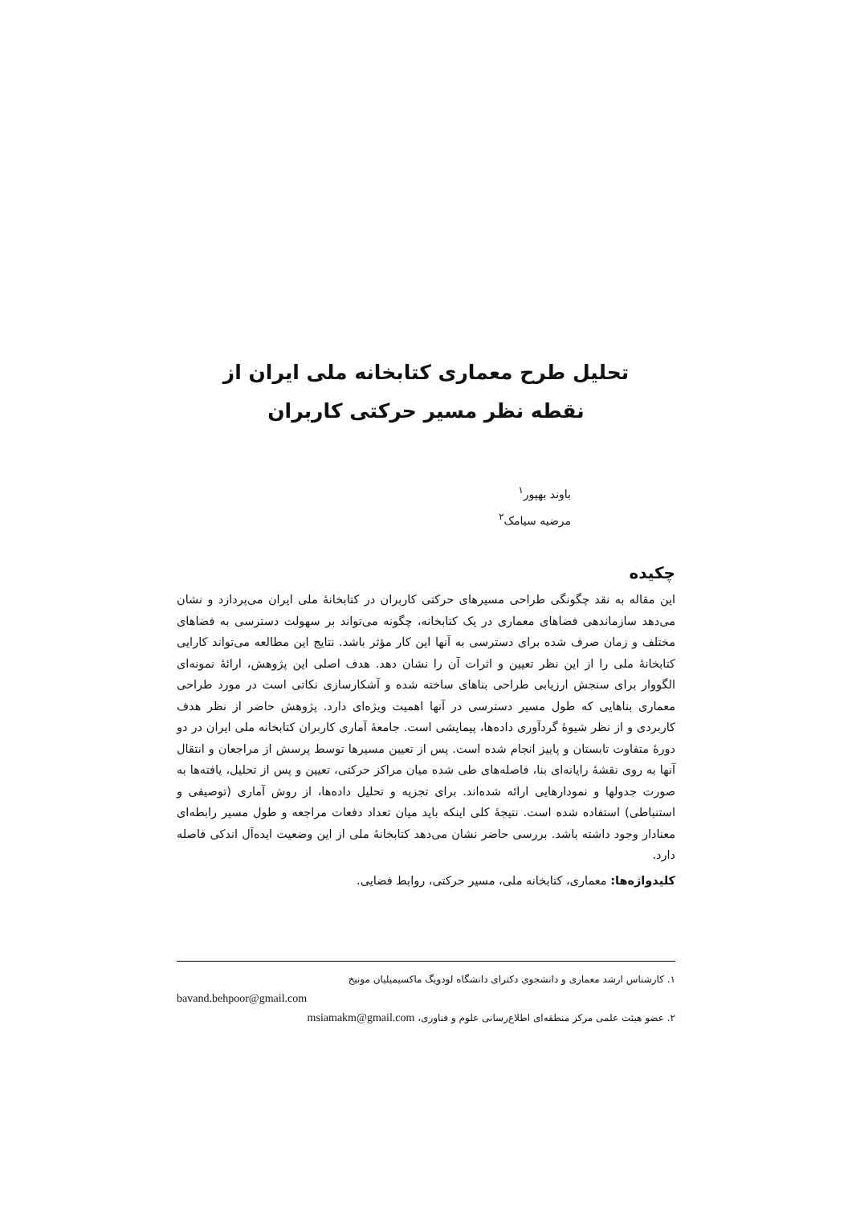تحلیل طرح معماری کتابخانه ملی ایران از
نقطه نظر مسیر حرکتی کاربران
باوند بهپور<sup>۱</sup>
مرضیه سیامک<sup>۲</sup>
چکیده
این مقاله به نقد چگونگی طراحی مسیرهای حرکتی کاربران در کتابخانهٔ ملی ایران می‌پردازد و نشان می‌دهد سازماندهی فضاهای معماری در یک کتابخانه، چگونه می‌تواند بر سهولت دسترسی به فضاهای مختلف و زمان صرف شده برای دسترسی به آنها این کار مؤثر باشد. نتایج این مطالعه می‌تواند کارایی کتابخانهٔ ملی را از این نظر تعیین و اثرات آن را نشان دهد. هدف اصلی این پژوهش، ارائهٔ نمونه‌ای الگووار برای سنجش ارزیابی طراحی بناهای ساخته شده و آشکارسازی نکاتی است در مورد طراحی معماری بناهایی که طول مسیر دسترسی در آنها اهمیت ویژه‌ای دارد. پژوهش حاضر از نظر هدف کاربردی و از نظر شیوهٔ گردآوری داده‌ها، پیمایشی است. جامعهٔ آماری کاربران کتابخانه ملی ایران در دو دورهٔ متفاوت تابستان و پاییز انجام شده است. پس از تعیین مسیرها توسط پرسش از مراجعان و انتقال آنها به روی نقشهٔ رایانه‌ای بنا، فاصله‌های طی شده میان مراکز حرکتی، تعیین و پس از تحلیل، یافته‌ها به صورت جدولها و نمودارهایی ارائه شده‌اند. برای تجزیه و تحلیل داده‌ها، از روش آماری (توصیفی و استنباطی) استفاده شده است. نتیجهٔ کلی اینکه باید میان تعداد دفعات مراجعه و طول مسیر رابطه‌ای معنادار وجود داشته باشد. بررسی حاضر نشان می‌دهد کتابخانهٔ ملی از این وضعیت ایده‌آل اندکی فاصله دارد.
کلیدواژه‌ها: معماری، کتابخانه ملی، مسیر حرکتی، روابط فضایی.
۱. کارشناس ارشد معماری و دانشجوی دکترای دانشگاه لودویگ ماکسیمیلیان مونیخ
bavand.behpoor@gmail.com
۲. عضو هیئت علمی مرکز منطقه‌ای اطلاع‌رسانی علوم و فناوری، msiamakm@gmail.com